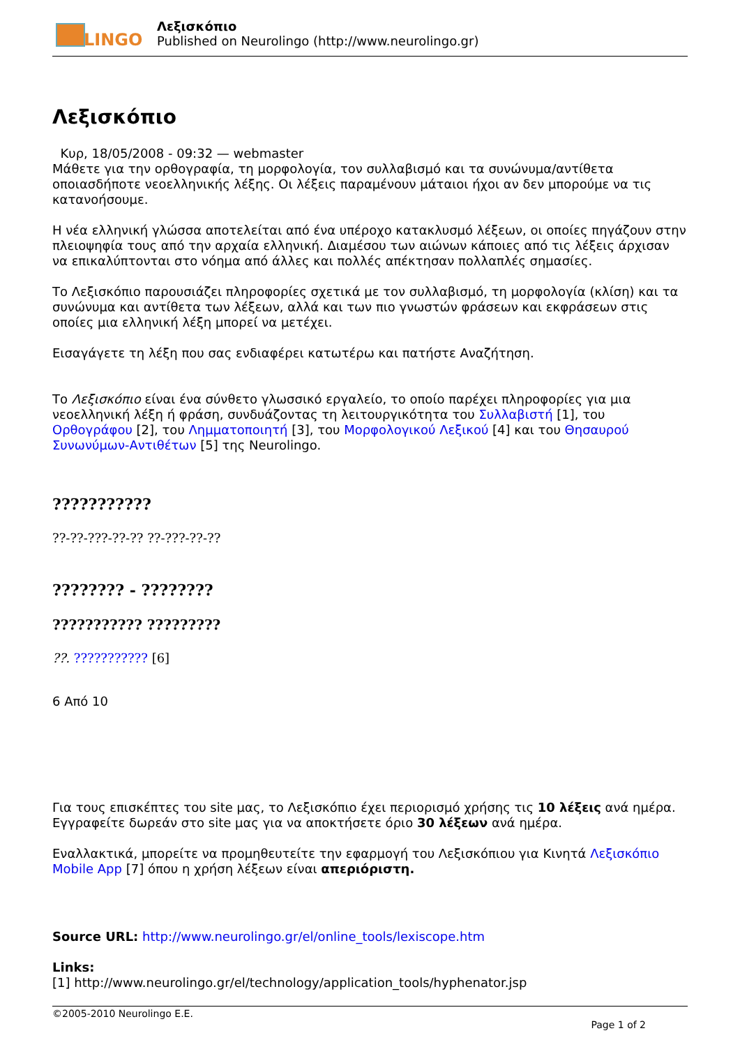LINGO
Λεξισκόπιο
Published on Neurolingo (http://www.neurolingo.gr)
Λεξισκόπιο
Κυρ, 18/05/2008 - 09:32 — webmaster
Μάθετε για την ορθογραφία, τη μορφολογία, τον συλλαβισμό και τα συνώνυμα/αντίθετα οποιασδήποτε νεοελληνικής λέξης. Οι λέξεις παραμένουν μάταιοι ήχοι αν δεν μπορούμε να τις κατανοήσουμε.
Η νέα ελληνική γλώσσα αποτελείται από ένα υπέροχο κατακλυσμό λέξεων, οι οποίες πηγάζουν στην πλειοψηφία τους από την αρχαία ελληνική. Διαμέσου των αιώνων κάποιες από τις λέξεις άρχισαν να επικαλύπτονται στο νόημα από άλλες και πολλές απέκτησαν πολλαπλές σημασίες.
Το Λεξισκόπιο παρουσιάζει πληροφορίες σχετικά με τον συλλαβισμό, τη μορφολογία (κλίση) και τα συνώνυμα και αντίθετα των λέξεων, αλλά και των πιο γνωστών φράσεων και εκφράσεων στις οποίες μια ελληνική λέξη μπορεί να μετέχει.
Εισαγάγετε τη λέξη που σας ενδιαφέρει κατωτέρω και πατήστε Αναζήτηση.
Το Λεξισκόπιο είναι ένα σύνθετο γλωσσικό εργαλείο, το οποίο παρέχει πληροφορίες για μια νεοελληνική λέξη ή φράση, συνδυάζοντας τη λειτουργικότητα του Συλλαβιστή [1], του Ορθογράφου [2], του Λημματοποιητή [3], του Μορφολογικού Λεξικού [4] και του Θησαυρού Συνωνύμων-Αντιθέτων [5] της Neurolingo.
???????????
??-??-???-??-?? ??-???-??-??
???????? - ????????
??????????? ?????????
??. ??????????? [6]
6 Από 10
Για τους επισκέπτες του site μας, το Λεξισκόπιο έχει περιορισμό χρήσης τις 10 λέξεις ανά ημέρα. Εγγραφείτε δωρεάν στο site μας για να αποκτήσετε όριο 30 λέξεων ανά ημέρα.
Εναλλακτικά, μπορείτε να προμηθευτείτε την εφαρμογή του Λεξισκόπιου για Κινητά Λεξισκόπιο Mobile App [7] όπου η χρήση λέξεων είναι απεριόριστη.
Source URL: http://www.neurolingo.gr/el/online_tools/lexiscope.htm
Links:
[1] http://www.neurolingo.gr/el/technology/application_tools/hyphenator.jsp
©2005-2010 Neurolingo E.E.
Page 1 of 2